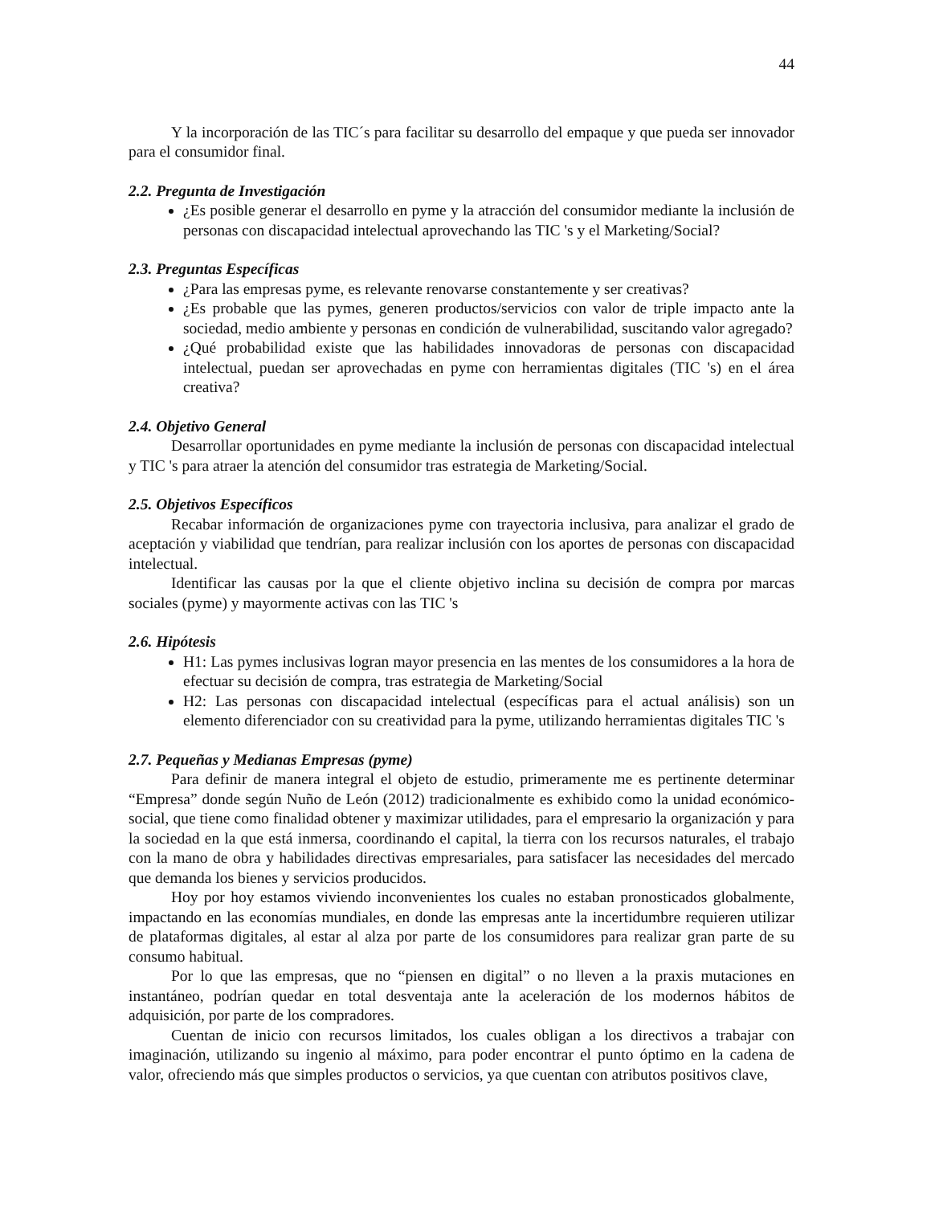44
Y la incorporación de las TIC´s para facilitar su desarrollo del empaque y que pueda ser innovador para el consumidor final.
2.2. Pregunta de Investigación
¿Es posible generar el desarrollo en pyme y la atracción del consumidor mediante la inclusión de personas con discapacidad intelectual aprovechando las TIC 's y el Marketing/Social?
2.3. Preguntas Específicas
¿Para las empresas pyme, es relevante renovarse constantemente y ser creativas?
¿Es probable que las pymes, generen productos/servicios con valor de triple impacto ante la sociedad, medio ambiente y personas en condición de vulnerabilidad, suscitando valor agregado?
¿Qué probabilidad existe que las habilidades innovadoras de personas con discapacidad intelectual, puedan ser aprovechadas en pyme con herramientas digitales (TIC 's) en el área creativa?
2.4. Objetivo General
Desarrollar oportunidades en pyme mediante la inclusión de personas con discapacidad intelectual y TIC 's para atraer la atención del consumidor tras estrategia de Marketing/Social.
2.5. Objetivos Específicos
Recabar información de organizaciones pyme con trayectoria inclusiva, para analizar el grado de aceptación y viabilidad que tendrían, para realizar inclusión con los aportes de personas con discapacidad intelectual.
Identificar las causas por la que el cliente objetivo inclina su decisión de compra por marcas sociales (pyme) y mayormente activas con las TIC 's
2.6. Hipótesis
H1: Las pymes inclusivas logran mayor presencia en las mentes de los consumidores a la hora de efectuar su decisión de compra, tras estrategia de Marketing/Social
H2: Las personas con discapacidad intelectual (específicas para el actual análisis) son un elemento diferenciador con su creatividad para la pyme, utilizando herramientas digitales TIC 's
2.7. Pequeñas y Medianas Empresas (pyme)
Para definir de manera integral el objeto de estudio, primeramente me es pertinente determinar “Empresa” donde según Nuño de León (2012) tradicionalmente es exhibido como la unidad económico-social, que tiene como finalidad obtener y maximizar utilidades, para el empresario la organización y para la sociedad en la que está inmersa, coordinando el capital, la tierra con los recursos naturales, el trabajo con la mano de obra y habilidades directivas empresariales, para satisfacer las necesidades del mercado que demanda los bienes y servicios producidos.
Hoy por hoy estamos viviendo inconvenientes los cuales no estaban pronosticados globalmente, impactando en las economías mundiales, en donde las empresas ante la incertidumbre requieren utilizar de plataformas digitales, al estar al alza por parte de los consumidores para realizar gran parte de su consumo habitual.
Por lo que las empresas, que no “piensen en digital” o no lleven a la praxis mutaciones en instantáneo, podrían quedar en total desventaja ante la aceleración de los modernos hábitos de adquisición, por parte de los compradores.
Cuentan de inicio con recursos limitados, los cuales obligan a los directivos a trabajar con imaginación, utilizando su ingenio al máximo, para poder encontrar el punto óptimo en la cadena de valor, ofreciendo más que simples productos o servicios, ya que cuentan con atributos positivos clave,